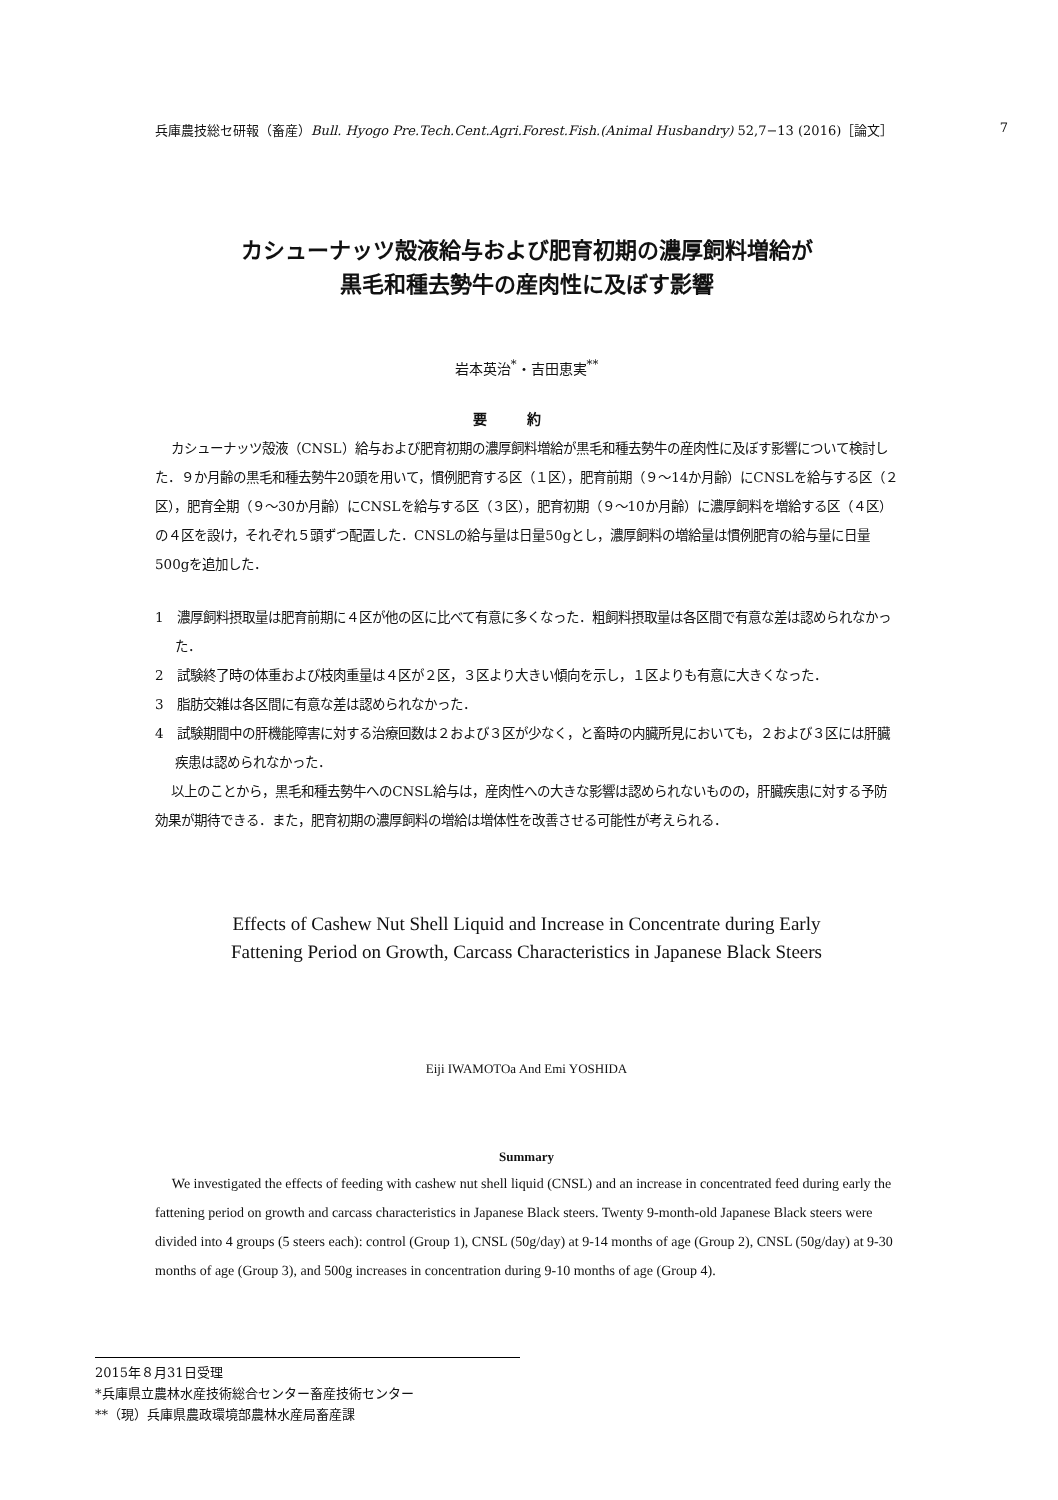兵庫農技総セ研報（畜産）Bull. Hyogo Pre.Tech.Cent.Agri.Forest.Fish.(Animal Husbandry) 52,7−13 (2016)［論文］ 7
カシューナッツ殻液給与および肥育初期の濃厚飼料増給が
黒毛和種去勢牛の産肉性に及ぼす影響
岩本英治<sup>*</sup>・吉田恵実<sup>**</sup>
要約
カシューナッツ殻液（CNSL）給与および肥育初期の濃厚飼料増給が黒毛和種去勢牛の産肉性に及ぼす影響について検討した．９か月齢の黒毛和種去勢牛20頭を用いて，慣例肥育する区（１区），肥育前期（９～14か月齢）にCNSLを給与する区（２区），肥育全期（９～30か月齢）にCNSLを給与する区（３区），肥育初期（９～10か月齢）に濃厚飼料を増給する区（４区）の４区を設け，それぞれ５頭ずつ配置した．CNSLの給与量は日量50gとし，濃厚飼料の増給量は慣例肥育の給与量に日量500gを追加した．
1　濃厚飼料摂取量は肥育前期に４区が他の区に比べて有意に多くなった．粗飼料摂取量は各区間で有意な差は認められなかった．
2　試験終了時の体重および枝肉重量は４区が２区，３区より大きい傾向を示し，１区よりも有意に大きくなった．
3　脂肪交雑は各区間に有意な差は認められなかった．
4　試験期間中の肝機能障害に対する治療回数は２および３区が少なく，と畜時の内臓所見においても，２および３区には肝臓疾患は認められなかった．
以上のことから，黒毛和種去勢牛へのCNSL給与は，産肉性への大きな影響は認められないものの，肝臓疾患に対する予防効果が期待できる．また，肥育初期の濃厚飼料の増給は増体性を改善させる可能性が考えられる．
Effects of Cashew Nut Shell Liquid and Increase in Concentrate during Early
Fattening Period on Growth, Carcass Characteristics in Japanese Black Steers
Eiji IWAMOTOa And Emi YOSHIDA
Summary
We investigated the effects of feeding with cashew nut shell liquid (CNSL) and an increase in concentrated feed during early the fattening period on growth and carcass characteristics in Japanese Black steers. Twenty 9-month-old Japanese Black steers were divided into 4 groups (5 steers each): control (Group 1), CNSL (50g/day) at 9-14 months of age (Group 2), CNSL (50g/day) at 9-30 months of age (Group 3), and 500g increases in concentration during 9-10 months of age (Group 4).
2015年８月31日受理
*兵庫県立農林水産技術総合センター畜産技術センター
**（現）兵庫県農政環境部農林水産局畜産課